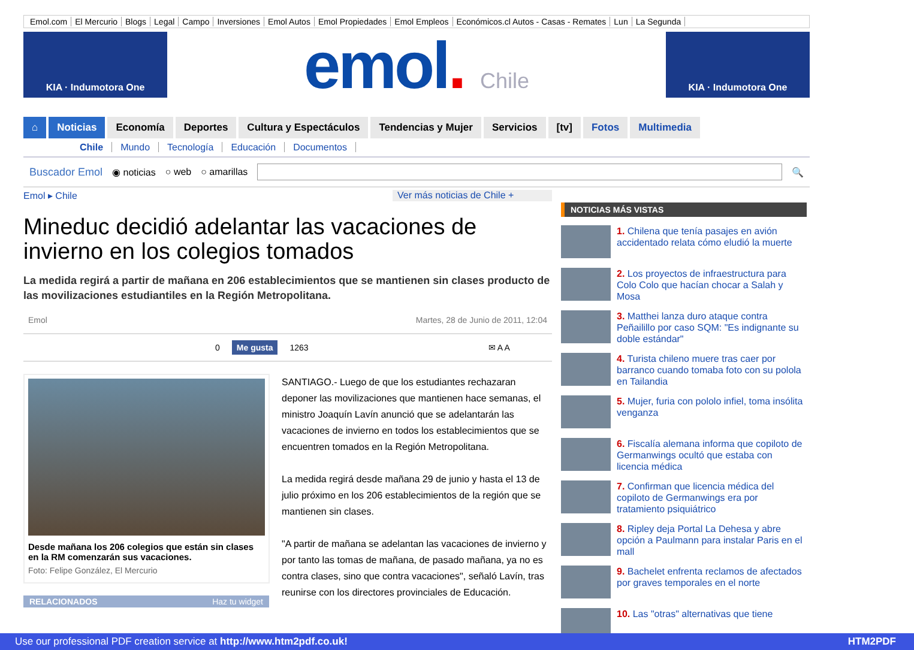Emol.com El Mercurio Blogs Legal Campo Inversiones Emol Autos Emol Propiedades Emol Empleos Económicos.cl Autos - Casas - Remates Lun La Segunda
KIA · Indumotora One
emol. Chile
KIA · Indumotora One
⌂ Noticias Economía Deportes Cultura y Espectáculos Tendencias y Mujer Servicios [tv] Fotos Multimedia
Chile Mundo Tecnología Educación Documentos
Buscador Emol ◉ noticias ○ web ○ amarillas 🔍
Emol ▸ Chile Ver más noticias de Chile +
Mineduc decidió adelantar las vacaciones de invierno en los colegios tomados
La medida regirá a partir de mañana en 206 establecimientos que se mantienen sin clases producto de las movilizaciones estudiantiles en la Región Metropolitana.
Emol Martes, 28 de Junio de 2011, 12:04
0 Me gusta 1263 ✉ A A
Desde mañana los 206 colegios que están sin clases en la RM comenzarán sus vacaciones.
Foto: Felipe González, El Mercurio
RELACIONADOS Haz tu widget
SANTIAGO.- Luego de que los estudiantes rechazaran deponer las movilizaciones que mantienen hace semanas, el ministro Joaquín Lavín anunció que se adelantarán las vacaciones de invierno en todos los establecimientos que se encuentren tomados en la Región Metropolitana.
La medida regirá desde mañana 29 de junio y hasta el 13 de julio próximo en los 206 establecimientos de la región que se mantienen sin clases.
"A partir de mañana se adelantan las vacaciones de invierno y por tanto las tomas de mañana, de pasado mañana, ya no es contra clases, sino que contra vacaciones", señaló Lavín, tras reunirse con los directores provinciales de Educación.
NOTICIAS MÁS VISTAS
1. Chilena que tenía pasajes en avión accidentado relata cómo eludió la muerte
2. Los proyectos de infraestructura para Colo Colo que hacían chocar a Salah y Mosa
3. Matthei lanza duro ataque contra Peñailillo por caso SQM: "Es indignante su doble estándar"
4. Turista chileno muere tras caer por barranco cuando tomaba foto con su polola en Tailandia
5. Mujer, furia con pololo infiel, toma insólita venganza
6. Fiscalía alemana informa que copiloto de Germanwings ocultó que estaba con licencia médica
7. Confirman que licencia médica del copiloto de Germanwings era por tratamiento psiquiátrico
8. Ripley deja Portal La Dehesa y abre opción a Paulmann para instalar Paris en el mall
9. Bachelet enfrenta reclamos de afectados por graves temporales en el norte
10. Las "otras" alternativas que tiene
Use our professional PDF creation service at http://www.htm2pdf.co.uk! HTM2PDF